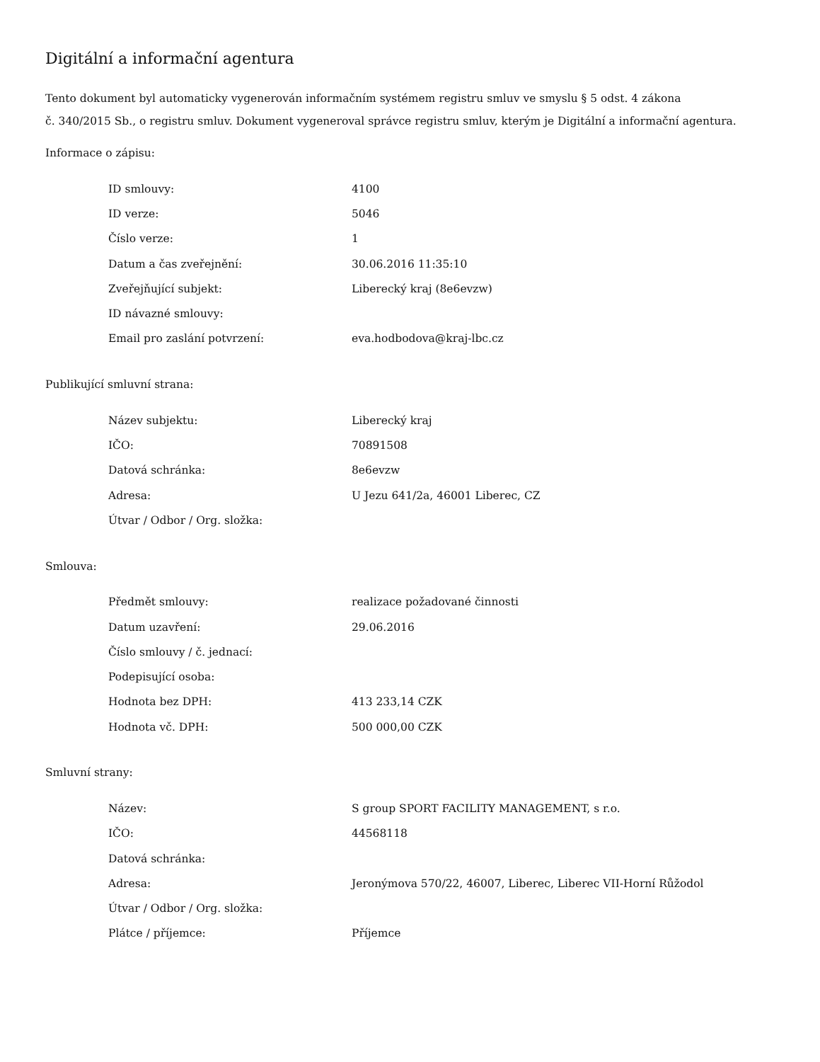Digitální a informační agentura
Tento dokument byl automaticky vygenerován informačním systémem registru smluv ve smyslu § 5 odst. 4 zákona
č. 340/2015 Sb., o registru smluv. Dokument vygeneroval správce registru smluv, kterým je Digitální a informační agentura.
Informace o zápisu:
| ID smlouvy: | 4100 |
| ID verze: | 5046 |
| Číslo verze: | 1 |
| Datum a čas zveřejnění: | 30.06.2016 11:35:10 |
| Zveřejňující subjekt: | Liberecký kraj (8e6evzw) |
| ID návazné smlouvy: | |
| Email pro zaslání potvrzení: | eva.hodbodova@kraj-lbc.cz |
Publikující smluvní strana:
| Název subjektu: | Liberecký kraj |
| IČO: | 70891508 |
| Datová schránka: | 8e6evzw |
| Adresa: | U Jezu 641/2a, 46001 Liberec, CZ |
| Útvar / Odbor / Org. složka: | |
Smlouva:
| Předmět smlouvy: | realizace požadované činnosti |
| Datum uzavření: | 29.06.2016 |
| Číslo smlouvy / č. jednací: | |
| Podepisující osoba: | |
| Hodnota bez DPH: | 413 233,14 CZK |
| Hodnota vč. DPH: | 500 000,00 CZK |
Smluvní strany:
| Název: | S group SPORT FACILITY MANAGEMENT, s r.o. |
| IČO: | 44568118 |
| Datová schránka: | |
| Adresa: | Jeronýmova 570/22, 46007, Liberec, Liberec VII-Horní Růžodol |
| Útvar / Odbor / Org. složka: | |
| Plátce / příjemce: | Příjemce |